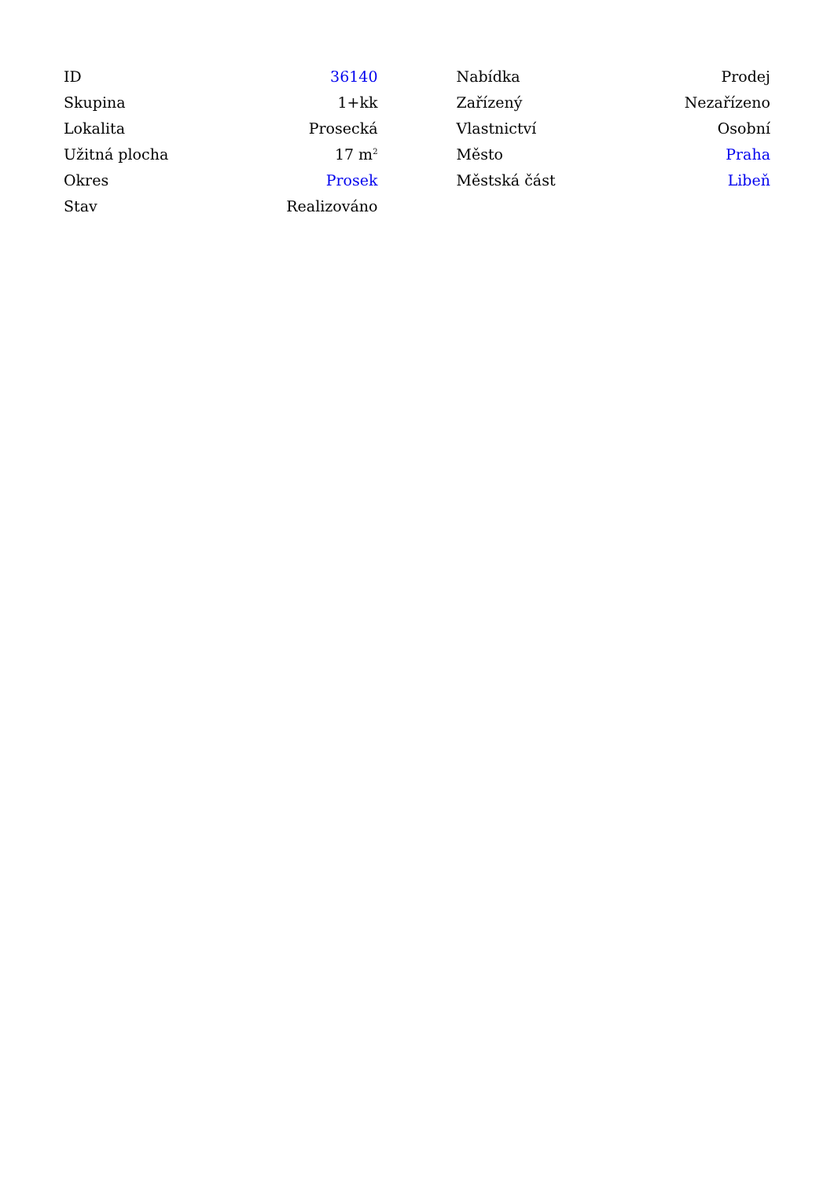| ID | 36140 |
| Skupina | 1+kk |
| Lokalita | Prosecká |
| Užitná plocha | 17 m<sup>2</sup> |
| Okres | Prosek |
| Stav | Realizováno |
| Nabídka | Prodej |
| Zařízený | Nezařízeno |
| Vlastnictví | Osobní |
| Město | Praha |
| Městská část | Libeň |